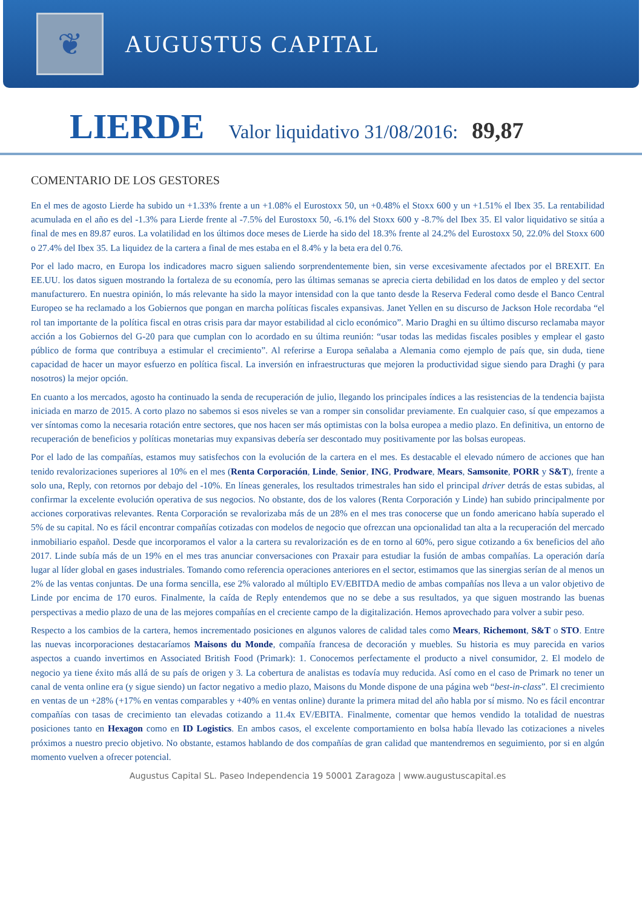❦
AUGUSTUS CAPITAL
LIERDE Valor liquidativo 31/08/2016: 89,87
COMENTARIO DE LOS GESTORES
En el mes de agosto Lierde ha subido un +1.33% frente a un +1.08% el Eurostoxx 50, un +0.48% el Stoxx 600 y un +1.51% el Ibex 35. La rentabilidad acumulada en el año es del -1.3% para Lierde frente al -7.5% del Eurostoxx 50, -6.1% del Stoxx 600 y -8.7% del Ibex 35. El valor liquidativo se sitúa a final de mes en 89.87 euros. La volatilidad en los últimos doce meses de Lierde ha sido del 18.3% frente al 24.2% del Eurostoxx 50, 22.0% del Stoxx 600 o 27.4% del Ibex 35. La liquidez de la cartera a final de mes estaba en el 8.4% y la beta era del 0.76.
Por el lado macro, en Europa los indicadores macro siguen saliendo sorprendentemente bien, sin verse excesivamente afectados por el BREXIT. En EE.UU. los datos siguen mostrando la fortaleza de su economía, pero las últimas semanas se aprecia cierta debilidad en los datos de empleo y del sector manufacturero. En nuestra opinión, lo más relevante ha sido la mayor intensidad con la que tanto desde la Reserva Federal como desde el Banco Central Europeo se ha reclamado a los Gobiernos que pongan en marcha políticas fiscales expansivas. Janet Yellen en su discurso de Jackson Hole recordaba “el rol tan importante de la política fiscal en otras crisis para dar mayor estabilidad al ciclo económico”. Mario Draghi en su último discurso reclamaba mayor acción a los Gobiernos del G-20 para que cumplan con lo acordado en su última reunión: “usar todas las medidas fiscales posibles y emplear el gasto público de forma que contribuya a estimular el crecimiento”. Al referirse a Europa señalaba a Alemania como ejemplo de país que, sin duda, tiene capacidad de hacer un mayor esfuerzo en política fiscal. La inversión en infraestructuras que mejoren la productividad sigue siendo para Draghi (y para nosotros) la mejor opción.
En cuanto a los mercados, agosto ha continuado la senda de recuperación de julio, llegando los principales índices a las resistencias de la tendencia bajista iniciada en marzo de 2015. A corto plazo no sabemos si esos niveles se van a romper sin consolidar previamente. En cualquier caso, sí que empezamos a ver síntomas como la necesaria rotación entre sectores, que nos hacen ser más optimistas con la bolsa europea a medio plazo. En definitiva, un entorno de recuperación de beneficios y políticas monetarias muy expansivas debería ser descontado muy positivamente por las bolsas europeas.
Por el lado de las compañías, estamos muy satisfechos con la evolución de la cartera en el mes. Es destacable el elevado número de acciones que han tenido revalorizaciones superiores al 10% en el mes (Renta Corporación, Linde, Senior, ING, Prodware, Mears, Samsonite, PORR y S&T), frente a solo una, Reply, con retornos por debajo del -10%. En líneas generales, los resultados trimestrales han sido el principal driver detrás de estas subidas, al confirmar la excelente evolución operativa de sus negocios. No obstante, dos de los valores (Renta Corporación y Linde) han subido principalmente por acciones corporativas relevantes. Renta Corporación se revalorizaba más de un 28% en el mes tras conocerse que un fondo americano había superado el 5% de su capital. No es fácil encontrar compañías cotizadas con modelos de negocio que ofrezcan una opcionalidad tan alta a la recuperación del mercado inmobiliario español. Desde que incorporamos el valor a la cartera su revalorización es de en torno al 60%, pero sigue cotizando a 6x beneficios del año 2017. Linde subía más de un 19% en el mes tras anunciar conversaciones con Praxair para estudiar la fusión de ambas compañías. La operación daría lugar al líder global en gases industriales. Tomando como referencia operaciones anteriores en el sector, estimamos que las sinergias serían de al menos un 2% de las ventas conjuntas. De una forma sencilla, ese 2% valorado al múltiplo EV/EBITDA medio de ambas compañías nos lleva a un valor objetivo de Linde por encima de 170 euros. Finalmente, la caída de Reply entendemos que no se debe a sus resultados, ya que siguen mostrando las buenas perspectivas a medio plazo de una de las mejores compañías en el creciente campo de la digitalización. Hemos aprovechado para volver a subir peso.
Respecto a los cambios de la cartera, hemos incrementado posiciones en algunos valores de calidad tales como Mears, Richemont, S&T o STO. Entre las nuevas incorporaciones destacaríamos Maisons du Monde, compañía francesa de decoración y muebles. Su historia es muy parecida en varios aspectos a cuando invertimos en Associated British Food (Primark): 1. Conocemos perfectamente el producto a nivel consumidor, 2. El modelo de negocio ya tiene éxito más allá de su país de origen y 3. La cobertura de analistas es todavía muy reducida. Así como en el caso de Primark no tener un canal de venta online era (y sigue siendo) un factor negativo a medio plazo, Maisons du Monde dispone de una página web “best-in-class”. El crecimiento en ventas de un +28% (+17% en ventas comparables y +40% en ventas online) durante la primera mitad del año habla por sí mismo. No es fácil encontrar compañías con tasas de crecimiento tan elevadas cotizando a 11.4x EV/EBITA. Finalmente, comentar que hemos vendido la totalidad de nuestras posiciones tanto en Hexagon como en ID Logistics. En ambos casos, el excelente comportamiento en bolsa había llevado las cotizaciones a niveles próximos a nuestro precio objetivo. No obstante, estamos hablando de dos compañías de gran calidad que mantendremos en seguimiento, por si en algún momento vuelven a ofrecer potencial.
Augustus Capital SL. Paseo Independencia 19 50001 Zaragoza | www.augustuscapital.es